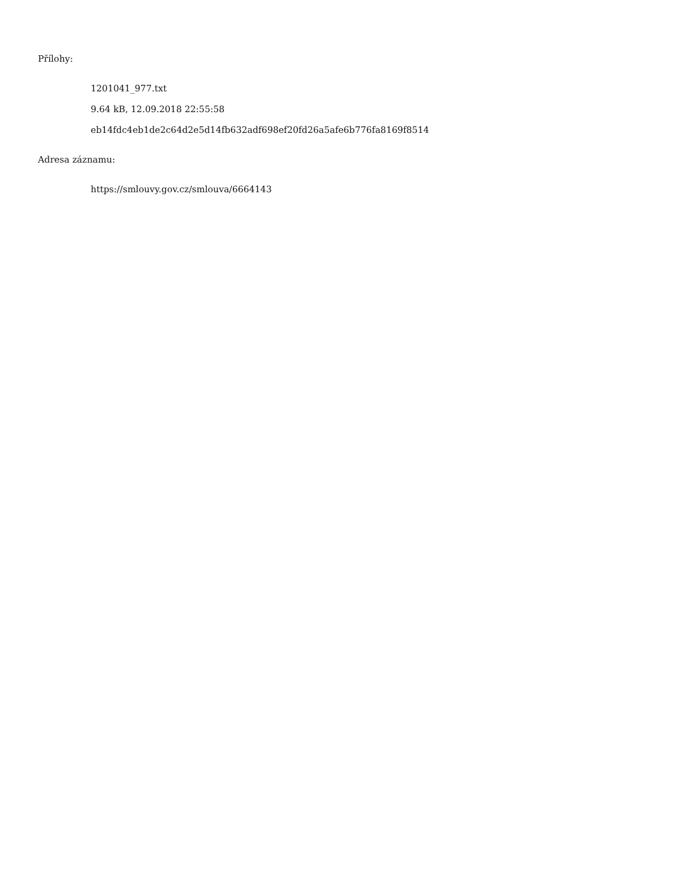Přílohy:
1201041_977.txt
9.64 kB, 12.09.2018 22:55:58
eb14fdc4eb1de2c64d2e5d14fb632adf698ef20fd26a5afe6b776fa8169f8514
Adresa záznamu:
https://smlouvy.gov.cz/smlouva/6664143